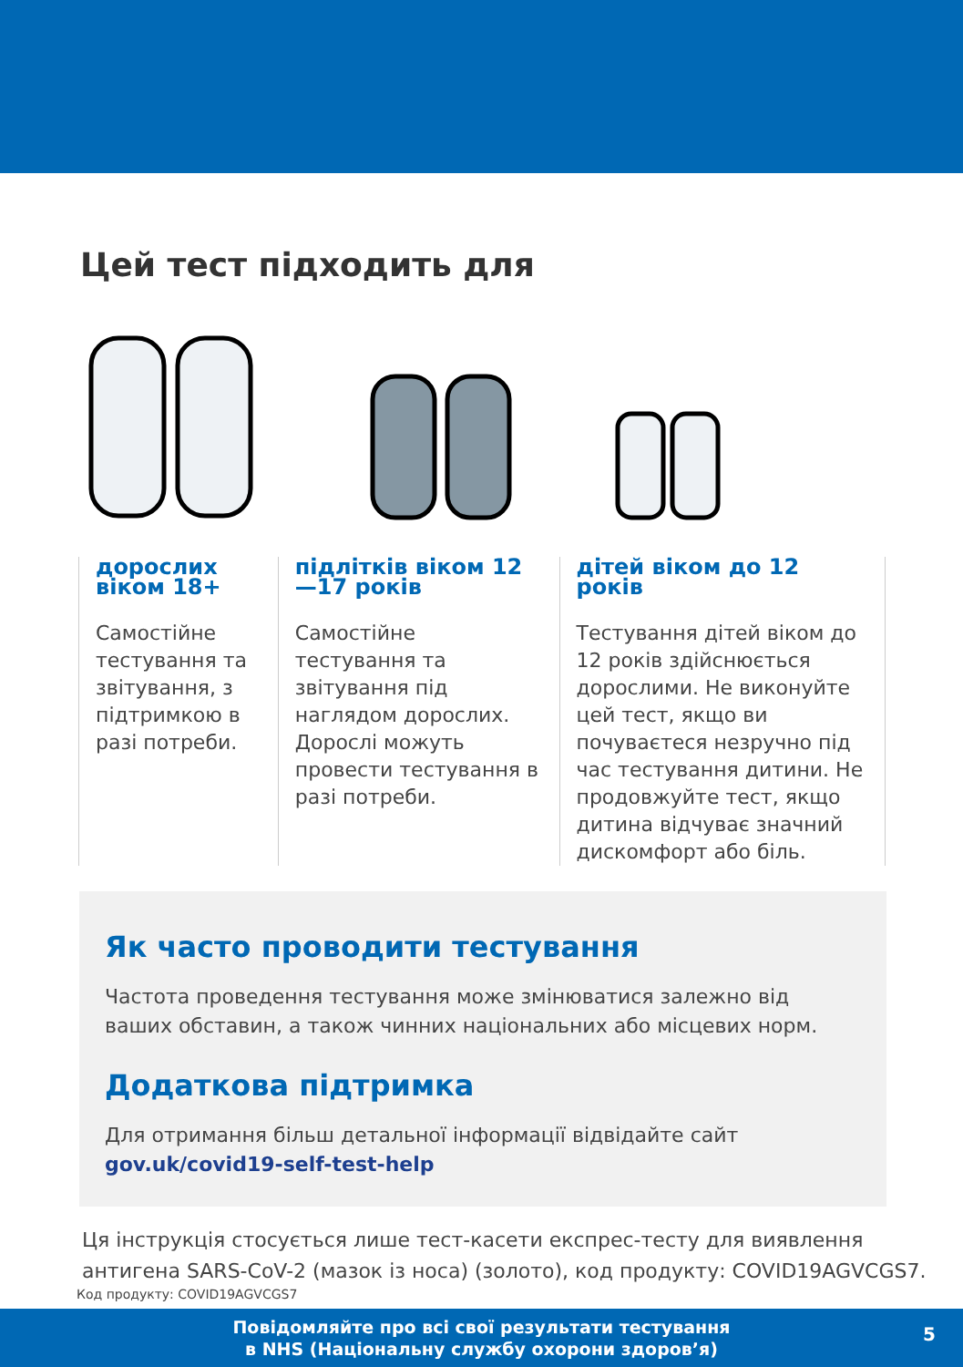Цей тест підходить для
дорослих віком 18+
Самостійне тестування та звітування, з підтримкою в разі потреби.
підлітків віком 12—17 років
Самостійне тестування та звітування під наглядом дорослих. Дорослі можуть провести тестування в разі потреби.
дітей віком до 12 років
Тестування дітей віком до 12 років здійснюється дорослими. Не виконуйте цей тест, якщо ви почуваєтеся незручно під час тестування дитини. Не продовжуйте тест, якщо дитина відчуває значний дискомфорт або біль.
Як часто проводити тестування
Частота проведення тестування може змінюватися залежно від ваших обставин, а також чинних національних або місцевих норм.
Додаткова підтримка
Для отримання більш детальної інформації відвідайте сайт
gov.uk/covid19-self-test-help
Ця інструкція стосується лише тест-касети експрес-тесту для виявлення антигена SARS-CoV-2 (мазок із носа) (золото), код продукту: COVID19AGVCGS7.
Код продукту: COVID19AGVCGS7
Повідомляйте про всі свої результати тестування
в NHS (Національну службу охорони здоров’я)
5